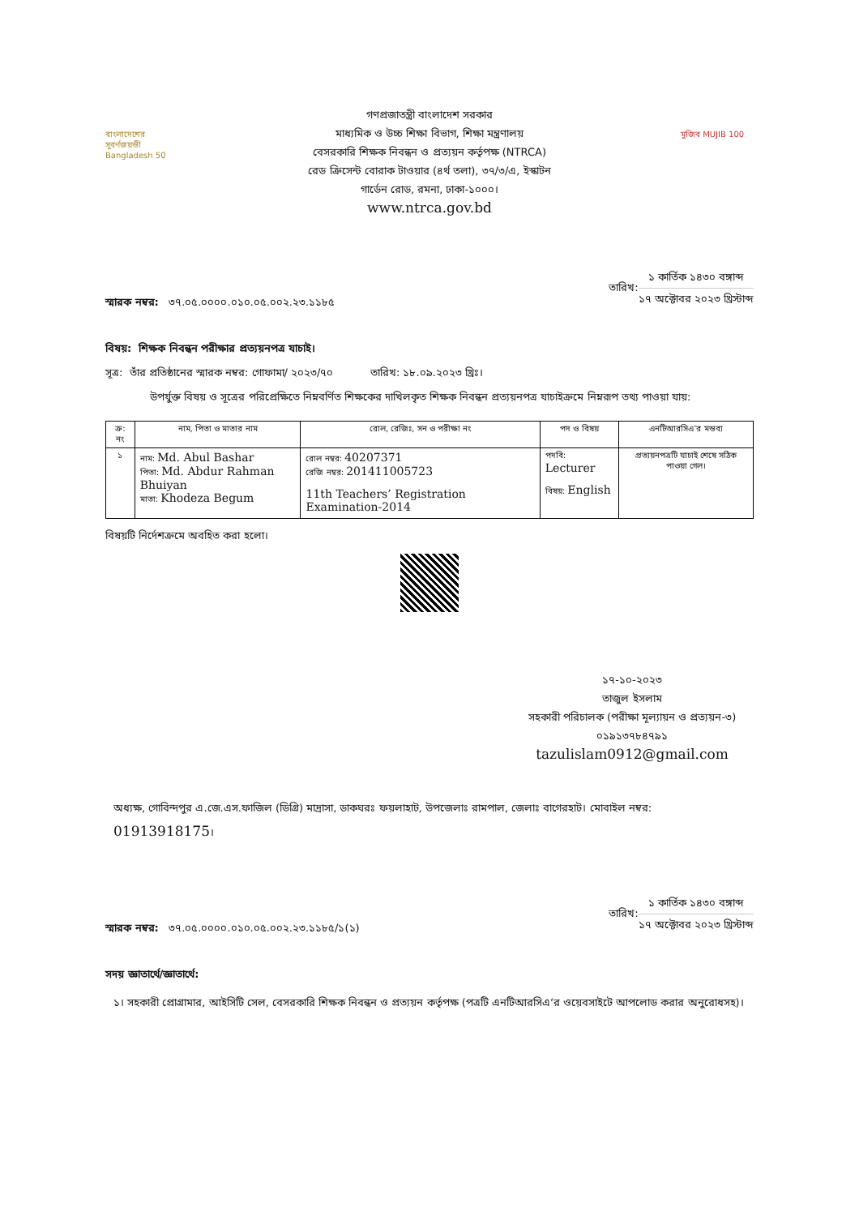বাংলাদেশের সুবর্ণজয়ন্তী
Bangladesh 50
গণপ্রজাতন্ত্রী বাংলাদেশ সরকার
মাধ্যমিক ও উচ্চ শিক্ষা বিভাগ, শিক্ষা মন্ত্রণালয়
বেসরকারি শিক্ষক নিবন্ধন ও প্রত্যয়ন কর্তৃপক্ষ (NTRCA)
রেড ক্রিসেন্ট বোরাক টাওয়ার (৪র্থ তলা), ৩৭/৩/এ, ইস্কাটন
গার্ডেন রোড, রমনা, ঢাকা-১০০০।
www.ntrca.gov.bd
মুজিব MUJIB 100
স্মারক নম্বর: ৩৭.০৫.০০০০.০১০.০৫.০০২.২৩.১১৮৫
তারিখ:
১ কার্তিক ১৪৩০ বঙ্গাব্দ
১৭ অক্টোবর ২০২৩ খ্রিস্টাব্দ
বিষয়: শিক্ষক নিবন্ধন পরীক্ষার প্রত্যয়নপত্র যাচাই।
সূত্র: তাঁর প্রতিষ্ঠানের স্মারক নম্বর: গোফামা/ ২০২৩/৭০ তারিখ: ১৮.০৯.২০২৩ খ্রিঃ।
উপর্যুক্ত বিষয় ও সূত্রের পরিপ্রেক্ষিতে নিম্নবর্ণিত শিক্ষকের দাখিলকৃত শিক্ষক নিবন্ধন প্রত্যয়নপত্র যাচাইক্রমে নিম্নরূপ তথ্য পাওয়া যায়:
| ক্র: নং | নাম, পিতা ও মাতার নাম | রোল, রেজিঃ, সন ও পরীক্ষা নং | পদ ও বিষয় | এনটিআরসিএ’র মন্তব্য |
| --- | --- | --- | --- | --- |
| ১ | নাম: Md. Abul Bashar পিতা: Md. Abdur Rahman Bhuiyan মাতা: Khodeza Begum | রোল নম্বর: 40207371 রেজি নম্বর: 201411005723 11th Teachers’ Registration Examination-2014 | পদবি: Lecturer বিষয়: English | প্রত্যয়নপত্রটি যাচাই শেষে সঠিক পাওয়া গেল। |
বিষয়টি নির্দেশক্রমে অবহিত করা হলো।
১৭-১০-২০২৩
তাজুল ইসলাম
সহকারী পরিচালক (পরীক্ষা মূল্যায়ন ও প্রত্যয়ন-৩)
০১৯১৩৭৮৪৭৯১
tazulislam0912@gmail.com
অধ্যক্ষ, গোবিন্দপুর এ.জে.এস.ফাজিল (ডিগ্রি) মাদ্রাসা, ডাকঘরঃ ফয়লাহাট, উপজেলাঃ রামপাল, জেলাঃ বাগেরহাট। মোবাইল নম্বর: 01913918175।
স্মারক নম্বর: ৩৭.০৫.০০০০.০১০.০৫.০০২.২৩.১১৮৫/১(১)
তারিখ:
১ কার্তিক ১৪৩০ বঙ্গাব্দ
১৭ অক্টোবর ২০২৩ খ্রিস্টাব্দ
সদয় জ্ঞাতার্থে/জ্ঞাতার্থে:
১। সহকারী প্রোগ্রামার, আইসিটি সেল, বেসরকারি শিক্ষক নিবন্ধন ও প্রত্যয়ন কর্তৃপক্ষ (পত্রটি এনটিআরসিএ‘র ওয়েবসাইটে আপলোড করার অনুরোধসহ)।